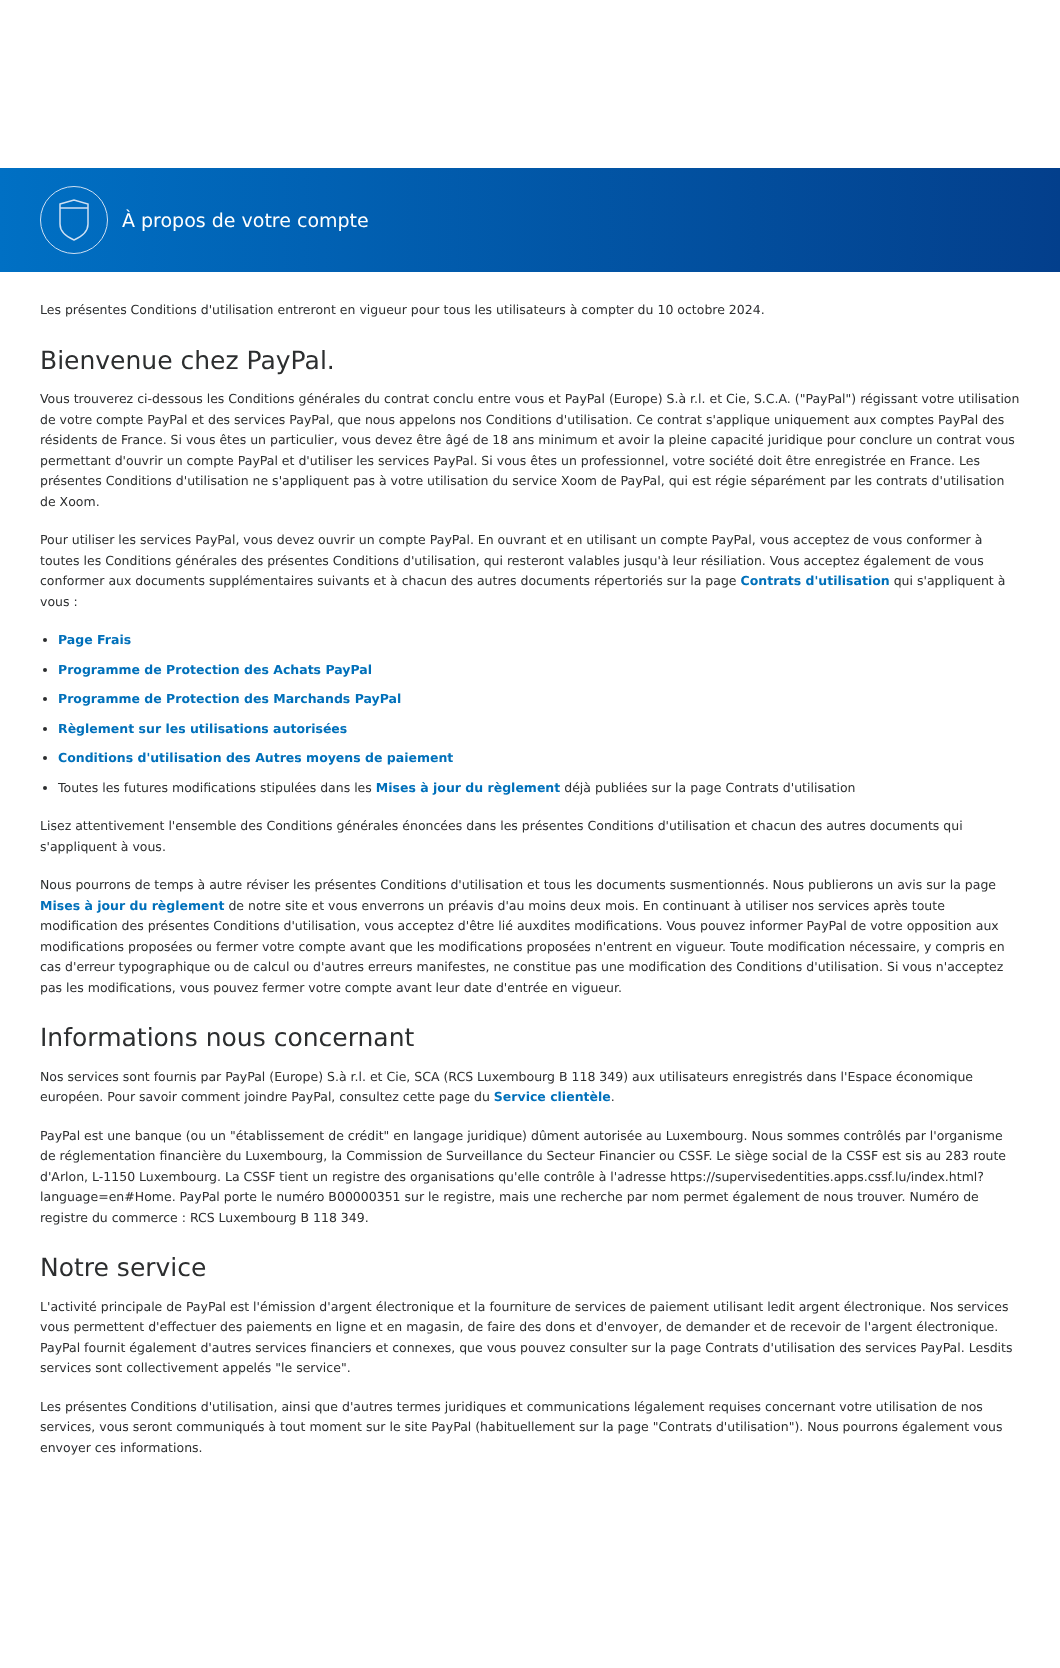À propos de votre compte
Les présentes Conditions d'utilisation entreront en vigueur pour tous les utilisateurs à compter du 10 octobre 2024.
Bienvenue chez PayPal.
Vous trouverez ci-dessous les Conditions générales du contrat conclu entre vous et PayPal (Europe) S.à r.l. et Cie, S.C.A. ("PayPal") régissant votre utilisation de votre compte PayPal et des services PayPal, que nous appelons nos Conditions d'utilisation. Ce contrat s'applique uniquement aux comptes PayPal des résidents de France. Si vous êtes un particulier, vous devez être âgé de 18 ans minimum et avoir la pleine capacité juridique pour conclure un contrat vous permettant d'ouvrir un compte PayPal et d'utiliser les services PayPal. Si vous êtes un professionnel, votre société doit être enregistrée en France. Les présentes Conditions d'utilisation ne s'appliquent pas à votre utilisation du service Xoom de PayPal, qui est régie séparément par les contrats d'utilisation de Xoom.
Pour utiliser les services PayPal, vous devez ouvrir un compte PayPal. En ouvrant et en utilisant un compte PayPal, vous acceptez de vous conformer à toutes les Conditions générales des présentes Conditions d'utilisation, qui resteront valables jusqu'à leur résiliation. Vous acceptez également de vous conformer aux documents supplémentaires suivants et à chacun des autres documents répertoriés sur la page Contrats d'utilisation qui s'appliquent à vous :
Page Frais
Programme de Protection des Achats PayPal
Programme de Protection des Marchands PayPal
Règlement sur les utilisations autorisées
Conditions d'utilisation des Autres moyens de paiement
Toutes les futures modifications stipulées dans les Mises à jour du règlement déjà publiées sur la page Contrats d'utilisation
Lisez attentivement l'ensemble des Conditions générales énoncées dans les présentes Conditions d'utilisation et chacun des autres documents qui s'appliquent à vous.
Nous pourrons de temps à autre réviser les présentes Conditions d'utilisation et tous les documents susmentionnés. Nous publierons un avis sur la page Mises à jour du règlement de notre site et vous enverrons un préavis d'au moins deux mois. En continuant à utiliser nos services après toute modification des présentes Conditions d'utilisation, vous acceptez d'être lié auxdites modifications. Vous pouvez informer PayPal de votre opposition aux modifications proposées ou fermer votre compte avant que les modifications proposées n'entrent en vigueur. Toute modification nécessaire, y compris en cas d'erreur typographique ou de calcul ou d'autres erreurs manifestes, ne constitue pas une modification des Conditions d'utilisation. Si vous n'acceptez pas les modifications, vous pouvez fermer votre compte avant leur date d'entrée en vigueur.
Informations nous concernant
Nos services sont fournis par PayPal (Europe) S.à r.l. et Cie, SCA (RCS Luxembourg B 118 349) aux utilisateurs enregistrés dans l'Espace économique européen. Pour savoir comment joindre PayPal, consultez cette page du Service clientèle.
PayPal est une banque (ou un "établissement de crédit" en langage juridique) dûment autorisée au Luxembourg. Nous sommes contrôlés par l'organisme de réglementation financière du Luxembourg, la Commission de Surveillance du Secteur Financier ou CSSF. Le siège social de la CSSF est sis au 283 route d'Arlon, L-1150 Luxembourg. La CSSF tient un registre des organisations qu'elle contrôle à l'adresse https://supervisedentities.apps.cssf.lu/index.html?language=en#Home. PayPal porte le numéro B00000351 sur le registre, mais une recherche par nom permet également de nous trouver. Numéro de registre du commerce : RCS Luxembourg B 118 349.
Notre service
L'activité principale de PayPal est l'émission d'argent électronique et la fourniture de services de paiement utilisant ledit argent électronique. Nos services vous permettent d'effectuer des paiements en ligne et en magasin, de faire des dons et d'envoyer, de demander et de recevoir de l'argent électronique. PayPal fournit également d'autres services financiers et connexes, que vous pouvez consulter sur la page Contrats d'utilisation des services PayPal. Lesdits services sont collectivement appelés "le service".
Les présentes Conditions d'utilisation, ainsi que d'autres termes juridiques et communications légalement requises concernant votre utilisation de nos services, vous seront communiqués à tout moment sur le site PayPal (habituellement sur la page "Contrats d'utilisation"). Nous pourrons également vous envoyer ces informations.